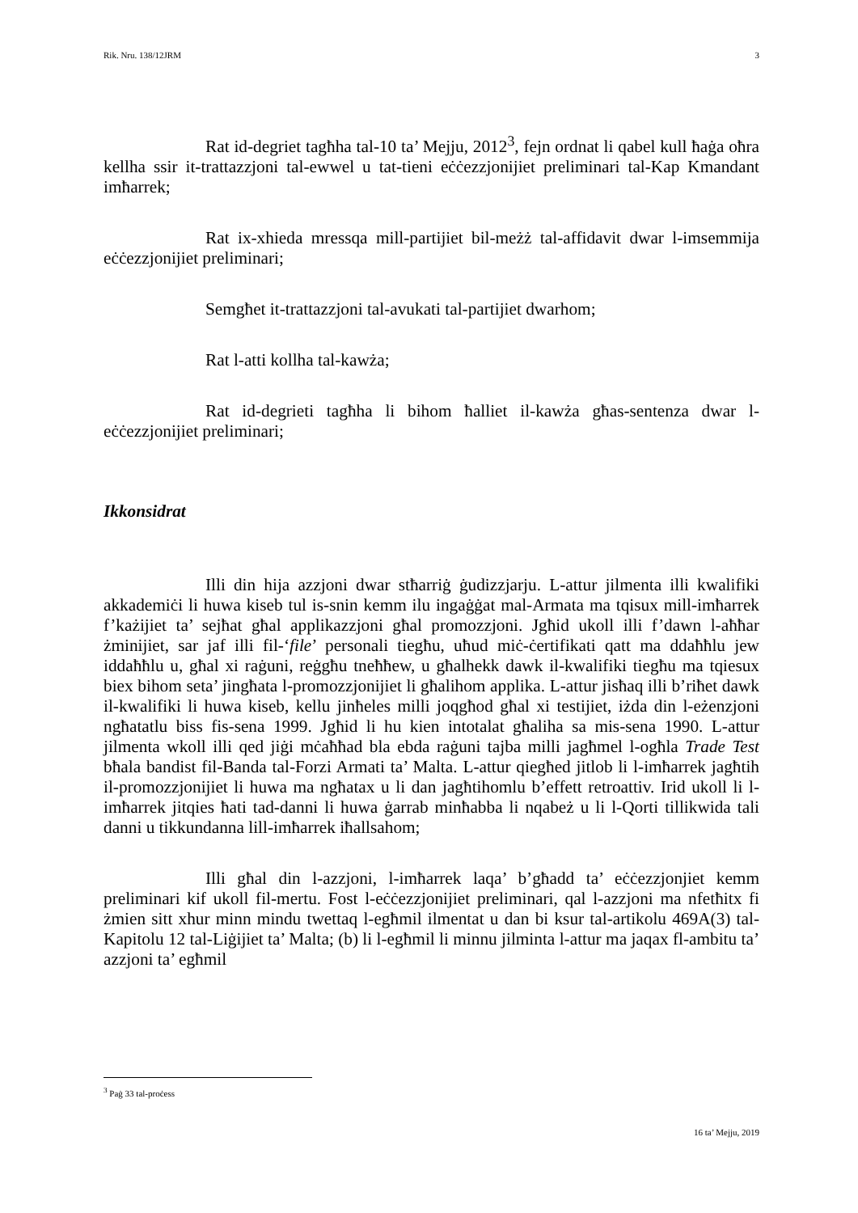Rik. Nru. 138/12JRM 3
Rat id-degriet tagħha tal-10 ta’ Mejju, 2012<sup>3</sup>, fejn ordnat li qabel kull ħaġa oħra kellha ssir it-trattazzjoni tal-ewwel u tat-tieni eċċezzjonijiet preliminari tal-Kap Kmandant imħarrek;
Rat ix-xhieda mressqa mill-partijiet bil-meżż tal-affidavit dwar l-imsemmija eċċezzjonijiet preliminari;
Semgħet it-trattazzjoni tal-avukati tal-partijiet dwarhom;
Rat l-atti kollha tal-kawża;
Rat id-degrieti tagħha li bihom ħalliet il-kawża għas-sentenza dwar l-eċċezzjonijiet preliminari;
Ikkonsidrat
Illi din hija azzjoni dwar stħarriġ ġudizzjarju. L-attur jilmenta illi kwalifiki akkademiċi li huwa kiseb tul is-snin kemm ilu ingaġġat mal-Armata ma tqisux mill-imħarrek f’każijiet ta’ sejħat għal applikazzjoni għal promozzjoni. Jgħid ukoll illi f’dawn l-aħħar żminijiet, sar jaf illi fil-‘file’ personali tiegħu, uħud miċ-ċertifikati qatt ma ddaħħlu jew iddaħħlu u, għal xi raġuni, reġgħu tneħħew, u għalhekk dawk il-kwalifiki tiegħu ma tqiesux biex bihom seta’ jingħata l-promozzjonijiet li għalihom applika. L-attur jisħaq illi b’riħet dawk il-kwalifiki li huwa kiseb, kellu jinħeles milli joqgħod għal xi testijiet, iżda din l-eżenzjoni ngħatatlu biss fis-sena 1999. Jgħid li hu kien intotalat għaliha sa mis-sena 1990. L-attur jilmenta wkoll illi qed jiġi mċaħħad bla ebda raġuni tajba milli jagħmel l-ogħla Trade Test bħala bandist fil-Banda tal-Forzi Armati ta’ Malta. L-attur qiegħed jitlob li l-imħarrek jagħtih il-promozzjonijiet li huwa ma ngħatax u li dan jagħtihomlu b’effett retroattiv. Irid ukoll li l-imħarrek jitqies ħati tad-danni li huwa ġarrab minħabba li nqabeż u li l-Qorti tillikwida tali danni u tikkundanna lill-imħarrek iħallsahom;
Illi għal din l-azzjoni, l-imħarrek laqa’ b’għadd ta’ eċċezzjonjiet kemm preliminari kif ukoll fil-mertu. Fost l-eċċezzjonijiet preliminari, qal l-azzjoni ma nfetħitx fi żmien sitt xhur minn mindu twettaq l-egħmil ilmentat u dan bi ksur tal-artikolu 469A(3) tal-Kapitolu 12 tal-Liġijiet ta’ Malta; (b) li l-egħmil li minnu jilminta l-attur ma jaqax fl-ambitu ta’ azzjoni ta’ egħmil
<sup>3</sup> Paġ 33 tal-proċess
16 ta’ Mejju, 2019